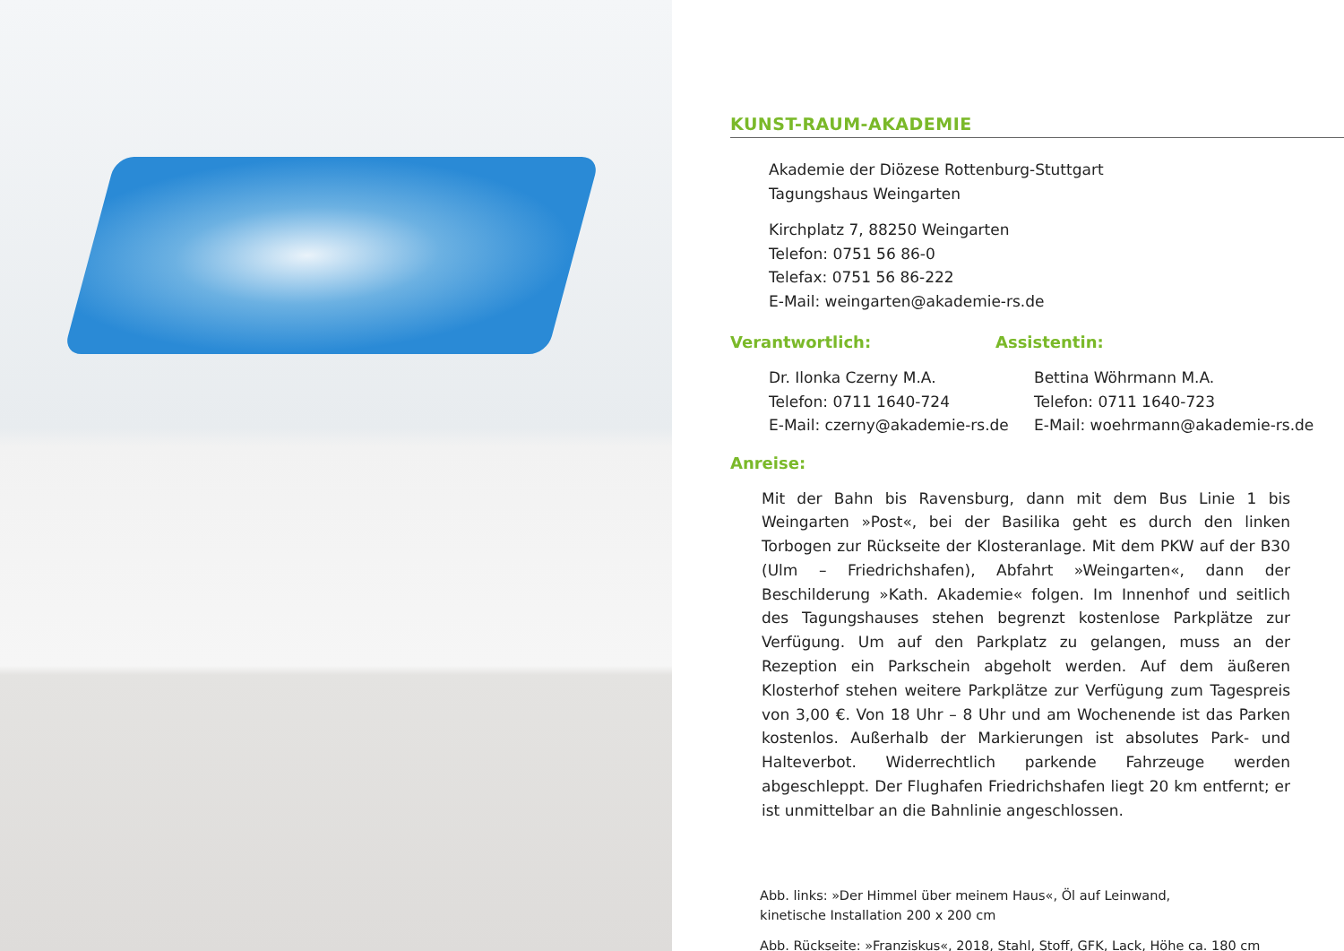KUNST-RAUM-AKADEMIE
Akademie der Diözese Rottenburg-Stuttgart
Tagungshaus Weingarten
Kirchplatz 7, 88250 Weingarten
Telefon: 0751 56 86-0
Telefax: 0751 56 86-222
E-Mail: weingarten@akademie-rs.de
Verantwortlich:
Dr. Ilonka Czerny M.A.
Telefon: 0711 1640-724
E-Mail: czerny@akademie-rs.de
Assistentin:
Bettina Wöhrmann M.A.
Telefon: 0711 1640-723
E-Mail: woehrmann@akademie-rs.de
Anreise:
Mit der Bahn bis Ravensburg, dann mit dem Bus Linie 1 bis Weingarten »Post«, bei der Basilika geht es durch den linken Torbogen zur Rückseite der Klosteranlage. Mit dem PKW auf der B30 (Ulm – Friedrichshafen), Abfahrt »Weingarten«, dann der Beschilderung »Kath. Akademie« folgen. Im Innenhof und seitlich des Tagungshauses stehen begrenzt kostenlose Parkplätze zur Verfügung. Um auf den Parkplatz zu gelangen, muss an der Rezeption ein Parkschein abgeholt werden. Auf dem äußeren Klosterhof stehen weitere Parkplätze zur Verfügung zum Tagespreis von 3,00 €. Von 18 Uhr – 8 Uhr und am Wochenende ist das Parken kostenlos. Außerhalb der Markierungen ist absolutes Park- und Halteverbot. Widerrechtlich parkende Fahrzeuge werden abgeschleppt. Der Flughafen Friedrichshafen liegt 20 km entfernt; er ist unmittelbar an die Bahnlinie angeschlossen.
Abb. links: »Der Himmel über meinem Haus«, Öl auf Leinwand,
kinetische Installation 200 x 200 cm
Abb. Rückseite: »Franziskus«, 2018, Stahl, Stoff, GFK, Lack, Höhe ca. 180 cm